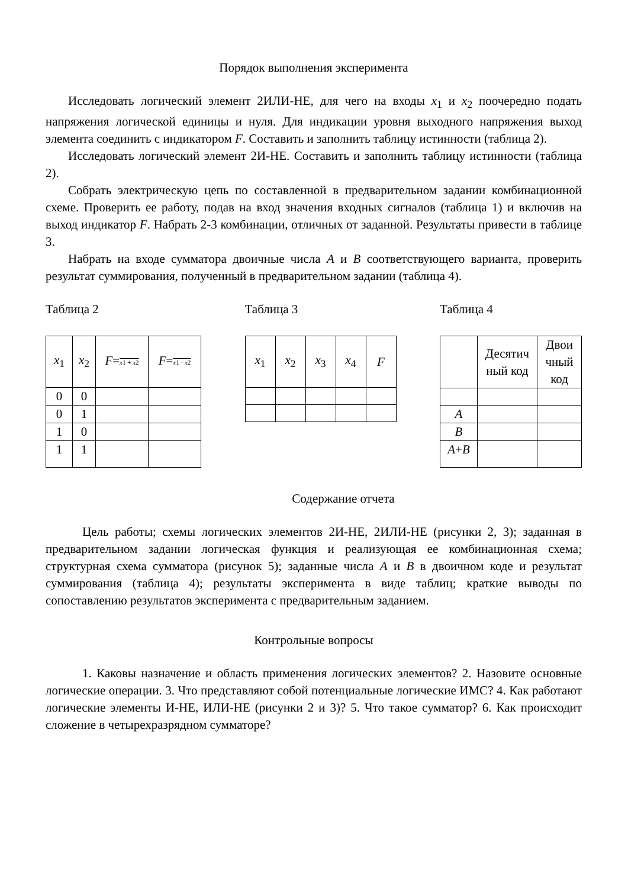Порядок выполнения эксперимента
Исследовать логический элемент 2ИЛИ-НЕ, для чего на входы x<sub>1</sub> и x<sub>2</sub> поочередно подать напряжения логической единицы и нуля. Для индикации уровня выходного напряжения выход элемента соединить с индикатором F. Составить и заполнить таблицу истинности (таблица 2).
Исследовать логический элемент 2И-НЕ. Составить и заполнить таблицу истинности (таблица 2).
Собрать электрическую цепь по составленной в предварительном задании комбинационной схеме. Проверить ее работу, подав на вход значения входных сигналов (таблица 1) и включив на выход индикатор F. Набрать 2-3 комбинации, отличных от заданной. Результаты привести в таблице 3.
Набрать на входе сумматора двоичные числа A и B соответствующего варианта, проверить результат суммирования, полученный в предварительном задании (таблица 4).
Таблица 2
| x<sub>1</sub> | x<sub>2</sub> | F = x 1 + x 2 | F = x 1 · x 2 |
| 0 | 0 | | |
| 0 | 1 | | |
| 1 | 0 | | |
| 1 | 1 | | |
Таблица 3
| x<sub>1</sub> | x<sub>2</sub> | x<sub>3</sub> | x<sub>4</sub> | F |
Таблица 4
| | Десятич ный код | Двои чный код |
| A | | |
| B | | |
| A + B | | |
Содержание отчета
Цель работы; схемы логических элементов 2И-НЕ, 2ИЛИ-НЕ (рисунки 2, 3); заданная в предварительном задании логическая функция и реализующая ее комбинационная схема; структурная схема сумматора (рисунок 5); заданные числа A и B в двоичном коде и результат суммирования (таблица 4); результаты эксперимента в виде таблиц; краткие выводы по сопоставлению результатов эксперимента с предварительным заданием.
Контрольные вопросы
1. Каковы назначение и область применения логических элементов? 2. Назовите основные логические операции. 3. Что представляют собой потенциальные логические ИМС? 4. Как работают логические элементы И-НЕ, ИЛИ-НЕ (рисунки 2 и 3)? 5. Что такое сумматор? 6. Как происходит сложение в четырехразрядном сумматоре?